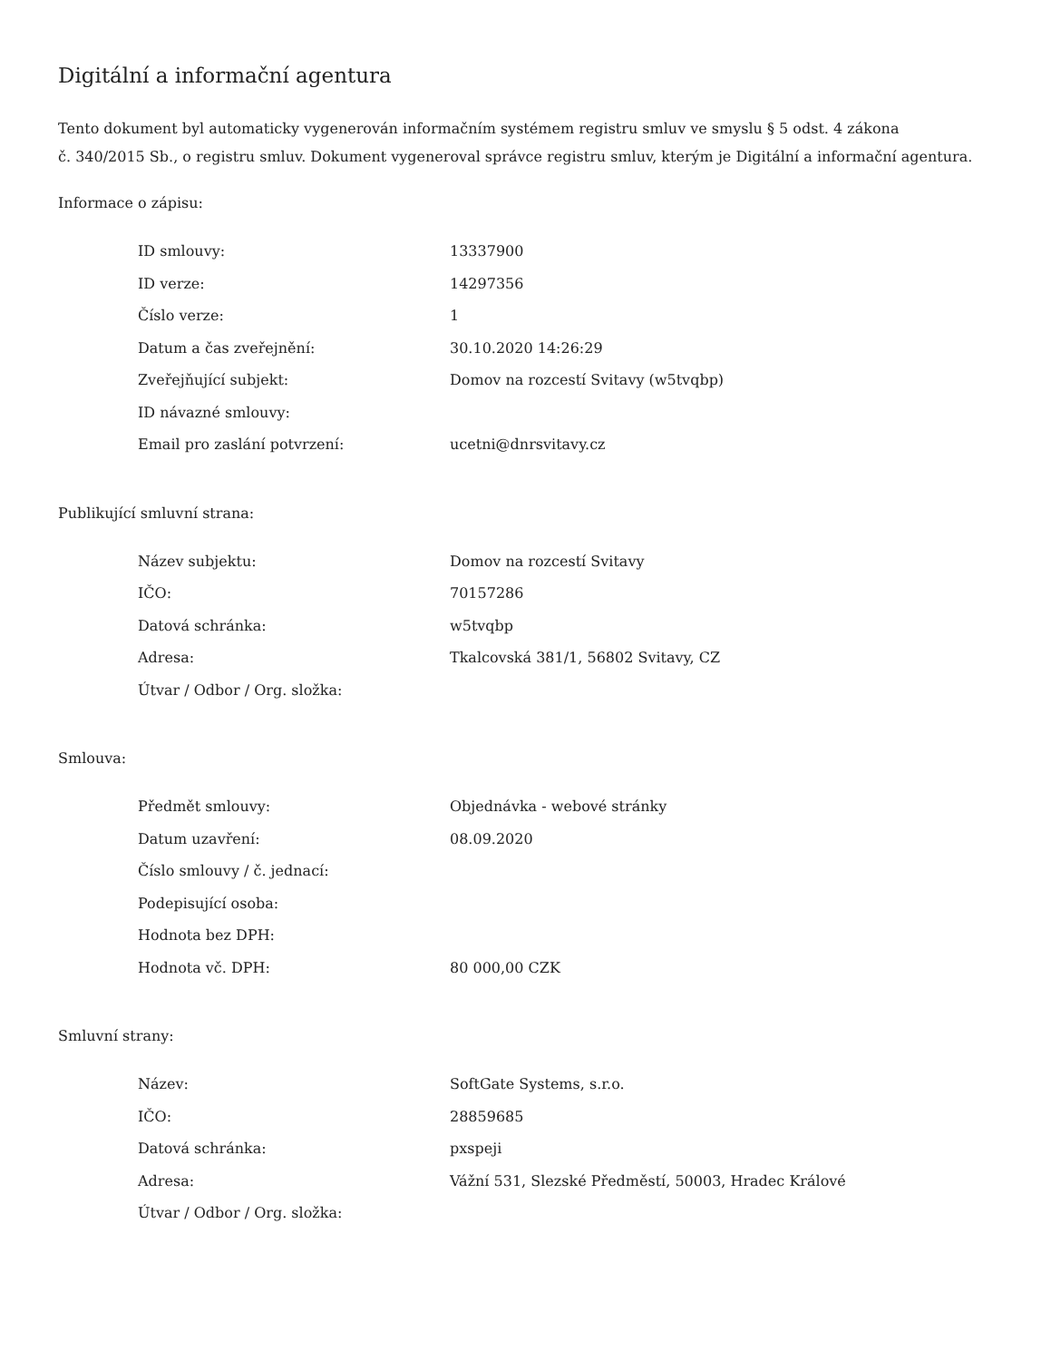Digitální a informační agentura
Tento dokument byl automaticky vygenerován informačním systémem registru smluv ve smyslu § 5 odst. 4 zákona
č. 340/2015 Sb., o registru smluv. Dokument vygeneroval správce registru smluv, kterým je Digitální a informační agentura.
Informace o zápisu:
| ID smlouvy: | 13337900 |
| ID verze: | 14297356 |
| Číslo verze: | 1 |
| Datum a čas zveřejnění: | 30.10.2020 14:26:29 |
| Zveřejňující subjekt: | Domov na rozcestí Svitavy (w5tvqbp) |
| ID návazné smlouvy: | |
| Email pro zaslání potvrzení: | ucetni@dnrsvitavy.cz |
Publikující smluvní strana:
| Název subjektu: | Domov na rozcestí Svitavy |
| IČO: | 70157286 |
| Datová schránka: | w5tvqbp |
| Adresa: | Tkalcovská 381/1, 56802 Svitavy, CZ |
| Útvar / Odbor / Org. složka: | |
Smlouva:
| Předmět smlouvy: | Objednávka - webové stránky |
| Datum uzavření: | 08.09.2020 |
| Číslo smlouvy / č. jednací: | |
| Podepisující osoba: | |
| Hodnota bez DPH: | |
| Hodnota vč. DPH: | 80 000,00 CZK |
Smluvní strany:
| Název: | SoftGate Systems, s.r.o. |
| IČO: | 28859685 |
| Datová schránka: | pxspeji |
| Adresa: | Vážní 531, Slezské Předměstí, 50003, Hradec Králové |
| Útvar / Odbor / Org. složka: | |